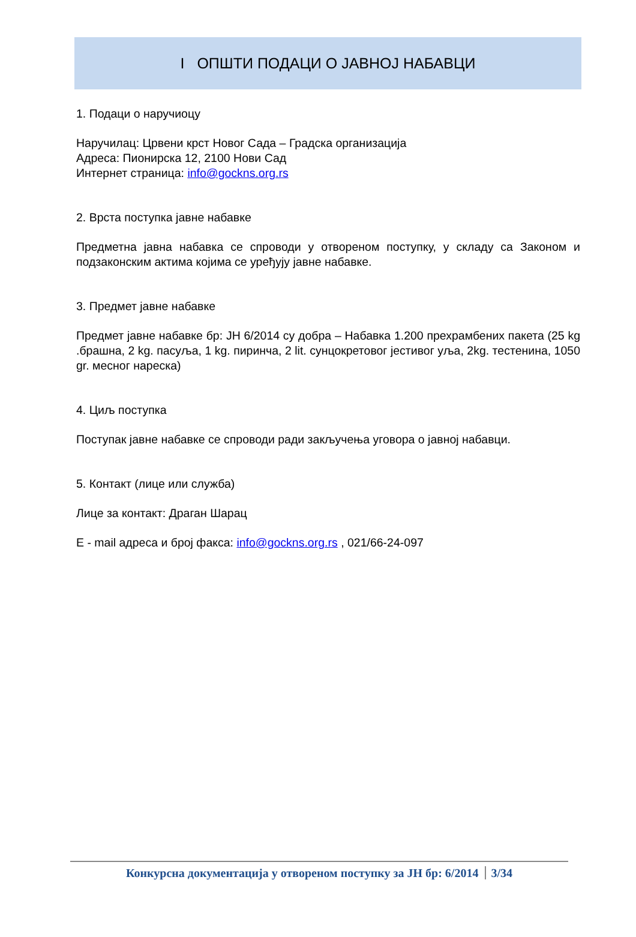I ОПШТИ ПОДАЦИ О ЈАВНОЈ НАБАВЦИ
1. Подаци о наручиоцу
Наручилац: Црвени крст Новог Сада – Градска организација
Адреса: Пионирска 12, 2100 Нови Сад
Интернет страница: info@gockns.org.rs
2. Врста поступка јавне набавке
Предметна јавна набавка се спроводи у отвореном поступку, у складу са Законом и подзаконским актима којима се уређују јавне набавке.
3. Предмет јавне набавке
Предмет јавне набавке бр: ЈН 6/2014 су добра – Набавка 1.200 прехрамбених пакета (25 kg .брашна, 2 kg. пасуља, 1 kg. пиринча, 2 lit. сунцокретовог јестивог уља, 2kg. тестенина, 1050 gr. месног нареска)
4. Циљ поступка
Поступак јавне набавке се спроводи ради закључења уговора о јавној набавци.
5. Контакт (лице или служба)
Лице за контакт: Драган Шарац
E - mail адреса и број факса: info@gockns.org.rs , 021/66-24-097
Конкурсна документација у отвореном поступку за ЈН бр: 6/2014 3/34